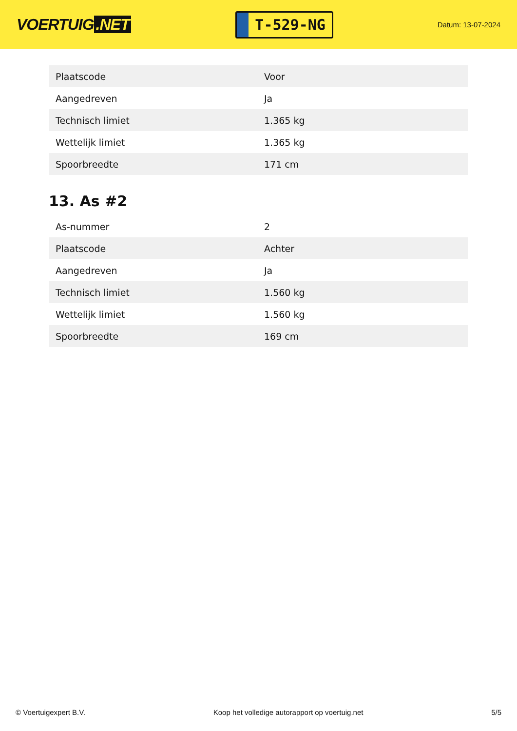VOERTUIG.NET
T-529-NG
Datum: 13-07-2024
| Plaatscode | Voor |
| Aangedreven | Ja |
| Technisch limiet | 1.365 kg |
| Wettelijk limiet | 1.365 kg |
| Spoorbreedte | 171 cm |
13. As #2
| As-nummer | 2 |
| Plaatscode | Achter |
| Aangedreven | Ja |
| Technisch limiet | 1.560 kg |
| Wettelijk limiet | 1.560 kg |
| Spoorbreedte | 169 cm |
© Voertuigexpert B.V. Koop het volledige autorapport op voertuig.net 5/5